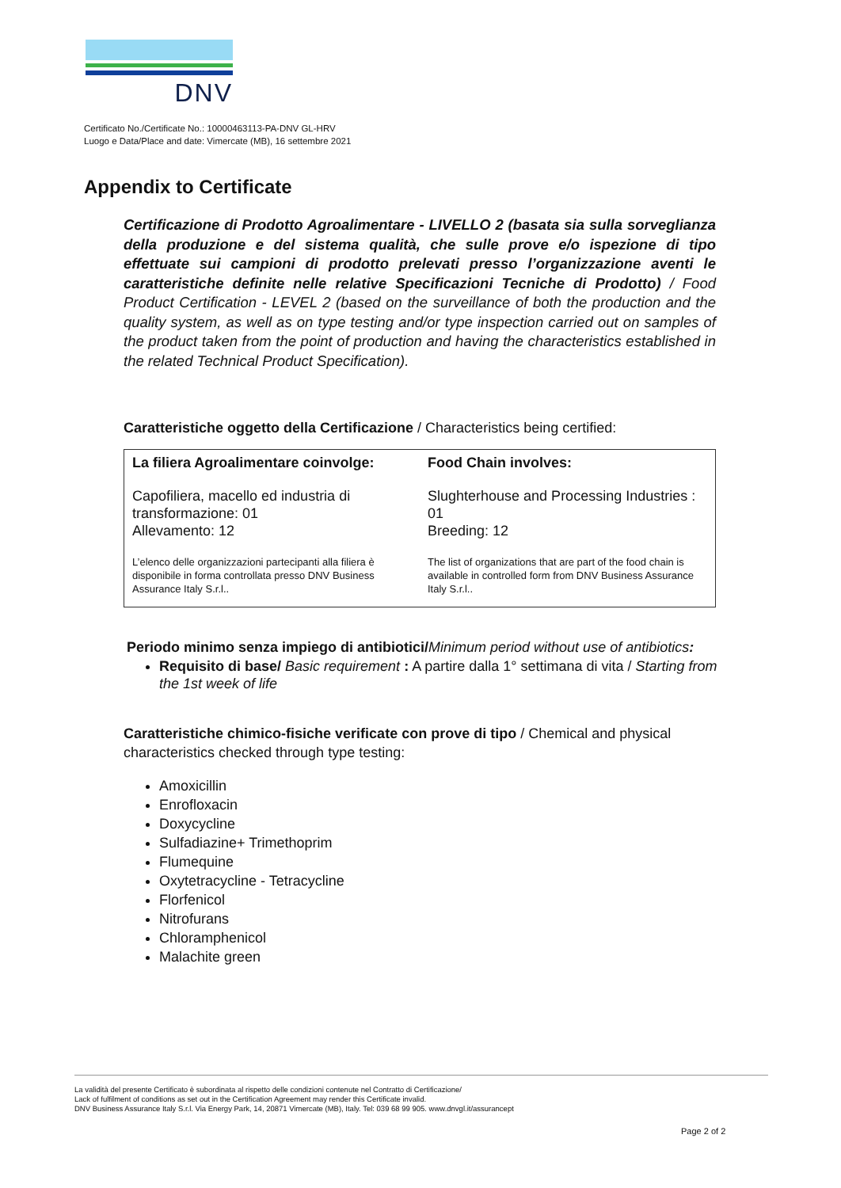DNV
Certificato No./Certificate No.: 10000463113-PA-DNV GL-HRV
Luogo e Data/Place and date: Vimercate (MB), 16 settembre 2021
Appendix to Certificate
Certificazione di Prodotto Agroalimentare - LIVELLO 2 (basata sia sulla sorveglianza della produzione e del sistema qualità, che sulle prove e/o ispezione di tipo effettuate sui campioni di prodotto prelevati presso l’organizzazione aventi le caratteristiche definite nelle relative Specificazioni Tecniche di Prodotto) / Food Product Certification - LEVEL 2 (based on the surveillance of both the production and the quality system, as well as on type testing and/or type inspection carried out on samples of the product taken from the point of production and having the characteristics established in the related Technical Product Specification).
Caratteristiche oggetto della Certificazione / Characteristics being certified:
| La filiera Agroalimentare coinvolge: | Food Chain involves: |
| --- | --- |
| Capofiliera, macello ed industria di transformazione: 01 Allevamento: 12 | Slughterhouse and Processing Industries : 01 Breeding: 12 |
| L’elenco delle organizzazioni partecipanti alla filiera è disponibile in forma controllata presso DNV Business Assurance Italy S.r.l.. | The list of organizations that are part of the food chain is available in controlled form from DNV Business Assurance Italy S.r.l.. |
Periodo minimo senza impiego di antibiotici/Minimum period without use of antibiotics:
Requisito di base/ Basic requirement : A partire dalla 1° settimana di vita / Starting from the 1st week of life
Caratteristiche chimico-fisiche verificate con prove di tipo / Chemical and physical characteristics checked through type testing:
Amoxicillin
Enrofloxacin
Doxycycline
Sulfadiazine+ Trimethoprim
Flumequine
Oxytetracycline - Tetracycline
Florfenicol
Nitrofurans
Chloramphenicol
Malachite green
La validità del presente Certificato è subordinata al rispetto delle condizioni contenute nel Contratto di Certificazione/
Lack of fulfilment of conditions as set out in the Certification Agreement may render this Certificate invalid.
DNV Business Assurance Italy S.r.l. Via Energy Park, 14, 20871 Vimercate (MB), Italy. Tel: 039 68 99 905. www.dnvgl.it/assurancept
Page 2 of 2